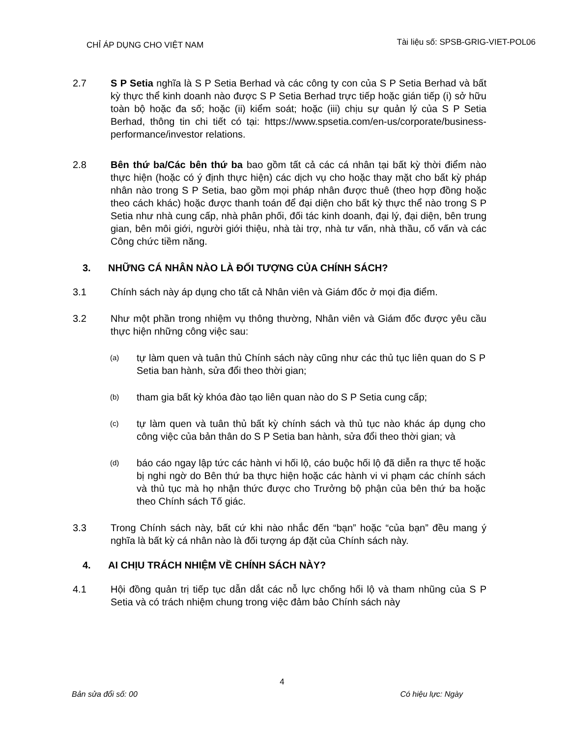CHỈ ÁP DỤNG CHO VIỆT NAM
Tài liệu số: SPSB-GRIG-VIET-POL06
2.7 S P Setia nghĩa là S P Setia Berhad và các công ty con của S P Setia Berhad và bất kỳ thực thể kinh doanh nào được S P Setia Berhad trực tiếp hoặc gián tiếp (i) sở hữu toàn bộ hoặc đa số; hoặc (ii) kiểm soát; hoặc (iii) chịu sự quản lý của S P Setia Berhad, thông tin chi tiết có tại: https://www.spsetia.com/en-us/corporate/business-performance/investor relations.
2.8 Bên thứ ba/Các bên thứ ba bao gồm tất cả các cá nhân tại bất kỳ thời điểm nào thực hiện (hoặc có ý định thực hiện) các dịch vụ cho hoặc thay mặt cho bất kỳ pháp nhân nào trong S P Setia, bao gồm mọi pháp nhân được thuê (theo hợp đồng hoặc theo cách khác) hoặc được thanh toán để đại diện cho bất kỳ thực thể nào trong S P Setia như nhà cung cấp, nhà phân phối, đối tác kinh doanh, đại lý, đại diện, bên trung gian, bên môi giới, người giới thiệu, nhà tài trợ, nhà tư vấn, nhà thầu, cố vấn và các Công chức tiềm năng.
3. NHỮNG CÁ NHÂN NÀO LÀ ĐỐI TƯỢNG CỦA CHÍNH SÁCH?
3.1 Chính sách này áp dụng cho tất cả Nhân viên và Giám đốc ở mọi địa điểm.
3.2 Như một phần trong nhiệm vụ thông thường, Nhân viên và Giám đốc được yêu cầu thực hiện những công việc sau:
(a)
tự làm quen và tuân thủ Chính sách này cũng như các thủ tục liên quan do S P Setia ban hành, sửa đổi theo thời gian;
(b)
tham gia bất kỳ khóa đào tạo liên quan nào do S P Setia cung cấp;
(c)
tự làm quen và tuân thủ bất kỳ chính sách và thủ tục nào khác áp dụng cho công việc của bản thân do S P Setia ban hành, sửa đổi theo thời gian; và
(d)
báo cáo ngay lập tức các hành vi hối lộ, cáo buộc hối lộ đã diễn ra thực tế hoặc bị nghi ngờ do Bên thứ ba thực hiện hoặc các hành vi vi phạm các chính sách và thủ tục mà họ nhận thức được cho Trưởng bộ phận của bên thứ ba hoặc theo Chính sách Tố giác.
3.3 Trong Chính sách này, bất cứ khi nào nhắc đến “bạn” hoặc “của bạn” đều mang ý nghĩa là bất kỳ cá nhân nào là đối tượng áp đặt của Chính sách này.
4. AI CHỊU TRÁCH NHIỆM VỀ CHÍNH SÁCH NÀY?
4.1 Hội đồng quản trị tiếp tục dẫn dắt các nỗ lực chống hối lộ và tham nhũng của S P Setia và có trách nhiệm chung trong việc đảm bảo Chính sách này
4
Bản sửa đổi số: 00 Có hiệu lực: Ngày